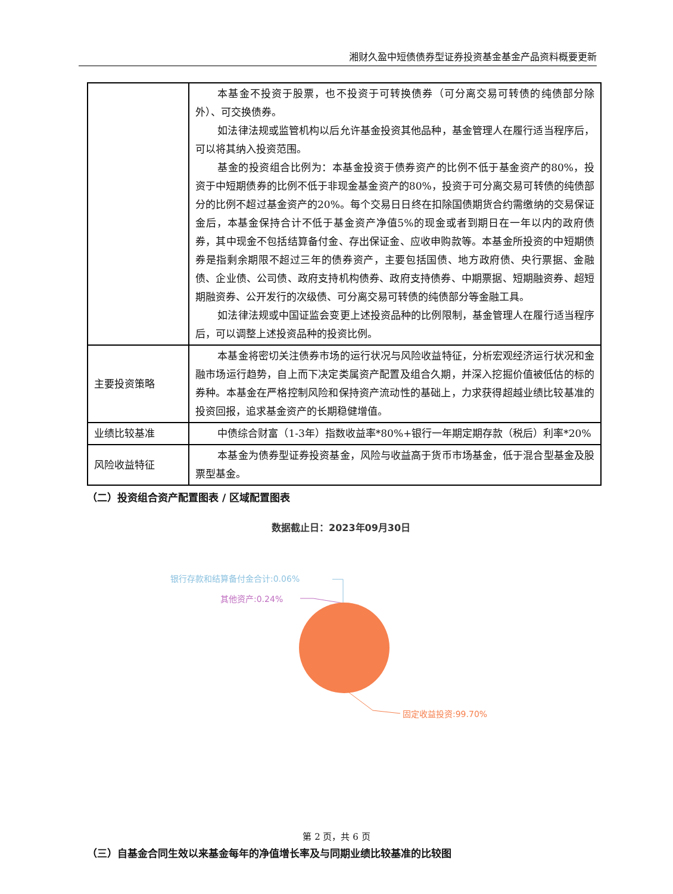湘财久盈中短债债券型证券投资基金基金产品资料概要更新
| | 本基金不投资于股票，也不投资于可转换债券（可分离交易可转债的纯债部分除外）、可交换债券。 如法律法规或监管机构以后允许基金投资其他品种，基金管理人在履行适当程序后，可以将其纳入投资范围。 基金的投资组合比例为：本基金投资于债券资产的比例不低于基金资产的80%，投资于中短期债券的比例不低于非现金基金资产的80%，投资于可分离交易可转债的纯债部分的比例不超过基金资产的20%。每个交易日日终在扣除国债期货合约需缴纳的交易保证金后，本基金保持合计不低于基金资产净值5%的现金或者到期日在一年以内的政府债券，其中现金不包括结算备付金、存出保证金、应收申购款等。本基金所投资的中短期债券是指剩余期限不超过三年的债券资产，主要包括国债、地方政府债、央行票据、金融债、企业债、公司债、政府支持机构债券、政府支持债券、中期票据、短期融资券、超短期融资券、公开发行的次级债、可分离交易可转债的纯债部分等金融工具。 如法律法规或中国证监会变更上述投资品种的比例限制，基金管理人在履行适当程序后，可以调整上述投资品种的投资比例。 |
| 主要投资策略 | 本基金将密切关注债券市场的运行状况与风险收益特征，分析宏观经济运行状况和金融市场运行趋势，自上而下决定类属资产配置及组合久期，并深入挖掘价值被低估的标的券种。本基金在严格控制风险和保持资产流动性的基础上，力求获得超越业绩比较基准的投资回报，追求基金资产的长期稳健增值。 |
| 业绩比较基准 | 中债综合财富（1-3年）指数收益率*80%+银行一年期定期存款（税后）利率*20% |
| 风险收益特征 | 本基金为债券型证券投资基金，风险与收益高于货币市场基金，低于混合型基金及股票型基金。 |
（二）投资组合资产配置图表 / 区域配置图表
数据截止日：2023年09月30日
银行存款和结算备付金合计:0.06%
其他资产:0.24%
固定收益投资:99.70%
（三）自基金合同生效以来基金每年的净值增长率及与同期业绩比较基准的比较图
第 2 页，共 6 页